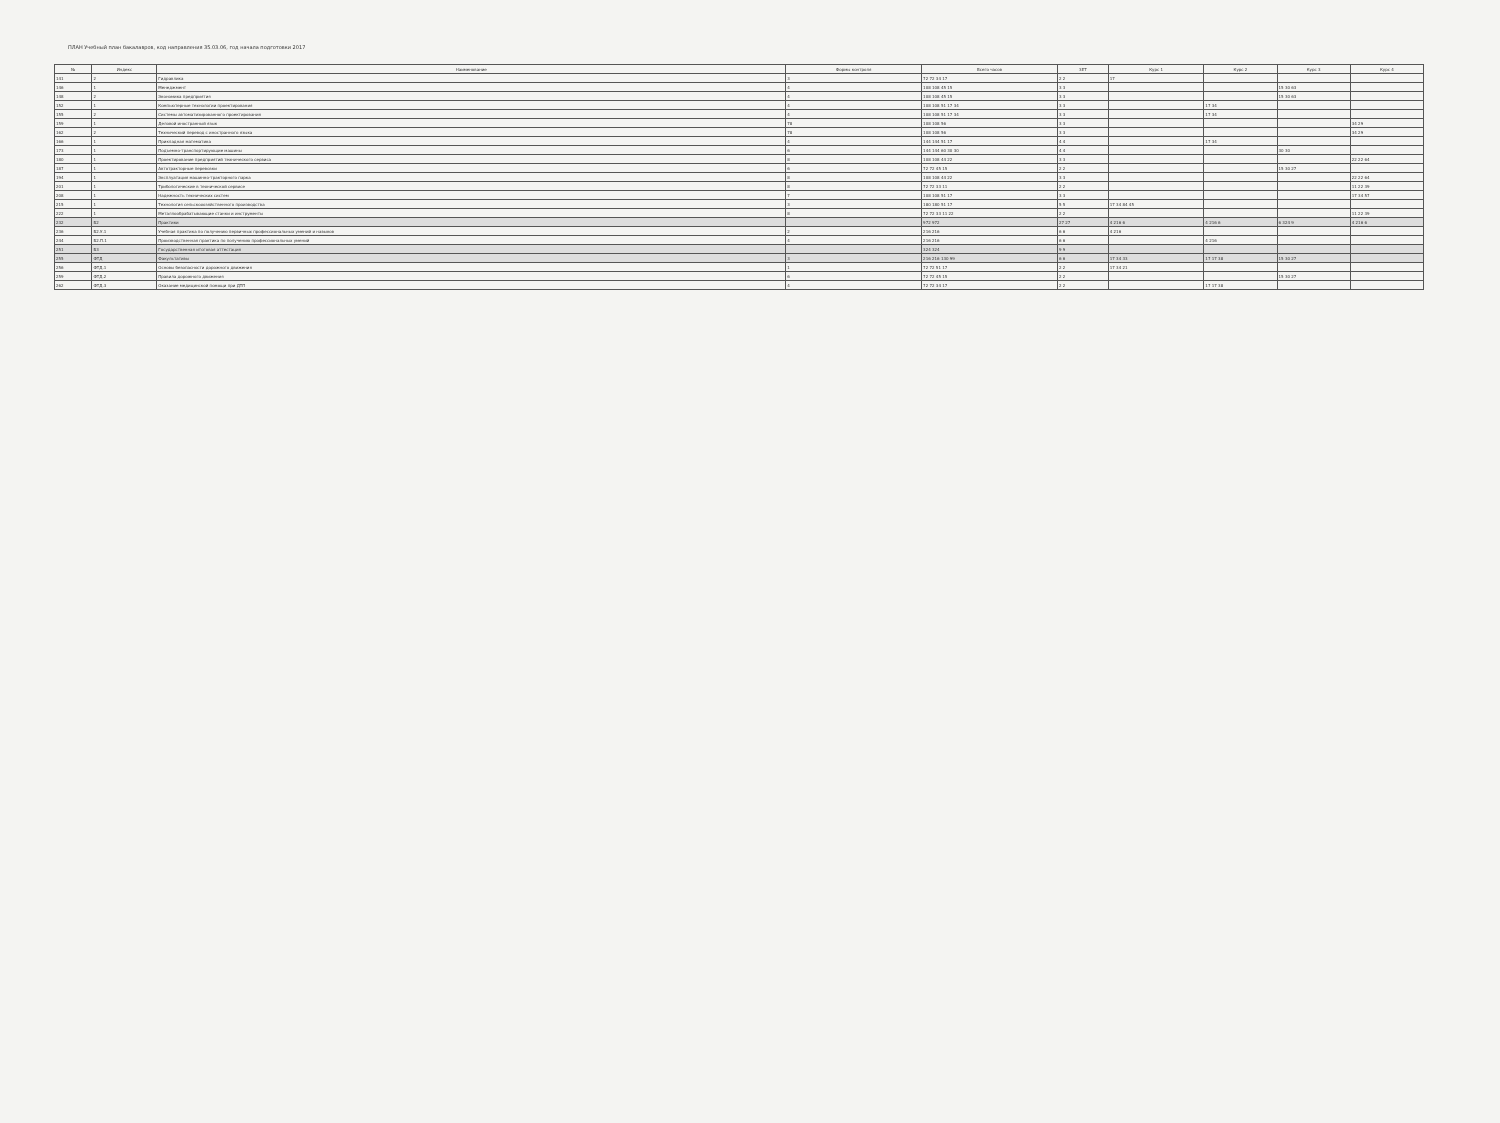ПЛАН Учебный план бакалавров, код направления 35.03.06, год начала подготовки 2017
| № | Индекс | Наименование | Формы контроля | Всего часов | ЗЕТ | Курс 1 | Курс 2 | Курс 3 | Курс 4 |
| --- | --- | --- | --- | --- | --- | --- | --- | --- | --- |
| 141 | 2 | Гидравлика | 3 | 72 72 34 17 | 2 2 | 17 | | | |
| 146 | 1 | Менеджмент | 4 | 108 108 45 15 | 3 3 | | | 15 30 63 | |
| 148 | 2 | Экономика предприятия | 4 | 108 108 45 15 | 3 3 | | | 15 30 63 | |
| 152 | 1 | Компьютерные технологии проектирования | 4 | 108 108 51 17 34 | 3 3 | | 17 34 | | |
| 155 | 2 | Системы автоматизированного проектирования | 4 | 108 108 51 17 34 | 3 3 | | 17 34 | | |
| 159 | 1 | Деловой иностранный язык | 78 | 108 108 56 | 3 3 | | | | 34 29 |
| 162 | 2 | Технический перевод с иностранного языка | 78 | 108 108 56 | 3 3 | | | | 34 29 |
| 166 | 1 | Прикладная математика | 4 | 144 144 51 17 | 4 4 | | 17 34 | | |
| 173 | 1 | Подъемно-транспортирующие машины | 6 | 144 144 60 30 30 | 4 4 | | | 30 30 | |
| 180 | 1 | Проектирование предприятий технического сервиса | 8 | 108 108 44 22 | 3 3 | | | | 22 22 64 |
| 187 | 1 | Автотракторные перевозки | 6 | 72 72 45 15 | 2 2 | | | 15 30 27 | |
| 194 | 1 | Эксплуатация машинно-тракторного парка | 8 | 108 108 44 22 | 3 3 | | | | 22 22 64 |
| 201 | 1 | Трибологические в технической сервисе | 8 | 72 72 33 11 | 2 2 | | | | 11 22 39 |
| 208 | 1 | Надежность технических систем | 7 | 108 108 51 17 | 3 3 | | | | 17 34 57 |
| 215 | 1 | Технология сельскохозяйственного производства | 3 | 180 180 51 17 | 5 5 | 17 34 84 45 | | | |
| 222 | 1 | Металлообрабатывающие станки и инструменты | 8 | 72 72 33 11 22 | 2 2 | | | | 11 22 39 |
| 232 | Б2 | Практики | | 972 972 | 27 27 | 4 216 6 | 4 216 6 | 6 324 9 | 4 216 6 |
| 236 | Б2.У.1 | Учебная практика по получению первичных профессиональных умений и навыков | 2 | 216 216 | 6 6 | 4 216 | | | |
| 244 | Б2.П.1 | Производственная практика по получению профессиональных умений | 4 | 216 216 | 6 6 | | 4 216 | | |
| 251 | Б3 | Государственная итоговая аттестация | | 324 324 | 9 9 | | | | |
| 255 | ФТД | Факультативы | 3 | 216 216 130 99 | 6 6 | 17 34 33 | 17 17 38 | 15 30 27 | |
| 256 | ФТД.1 | Основы безопасности дорожного движения | 1 | 72 72 51 17 | 2 2 | 17 34 21 | | | |
| 259 | ФТД.2 | Правила дорожного движения | 6 | 72 72 45 15 | 2 2 | | | 15 30 27 | |
| 262 | ФТД.3 | Оказание медицинской помощи при ДТП | 4 | 72 72 34 17 | 2 2 | | 17 17 38 | | |